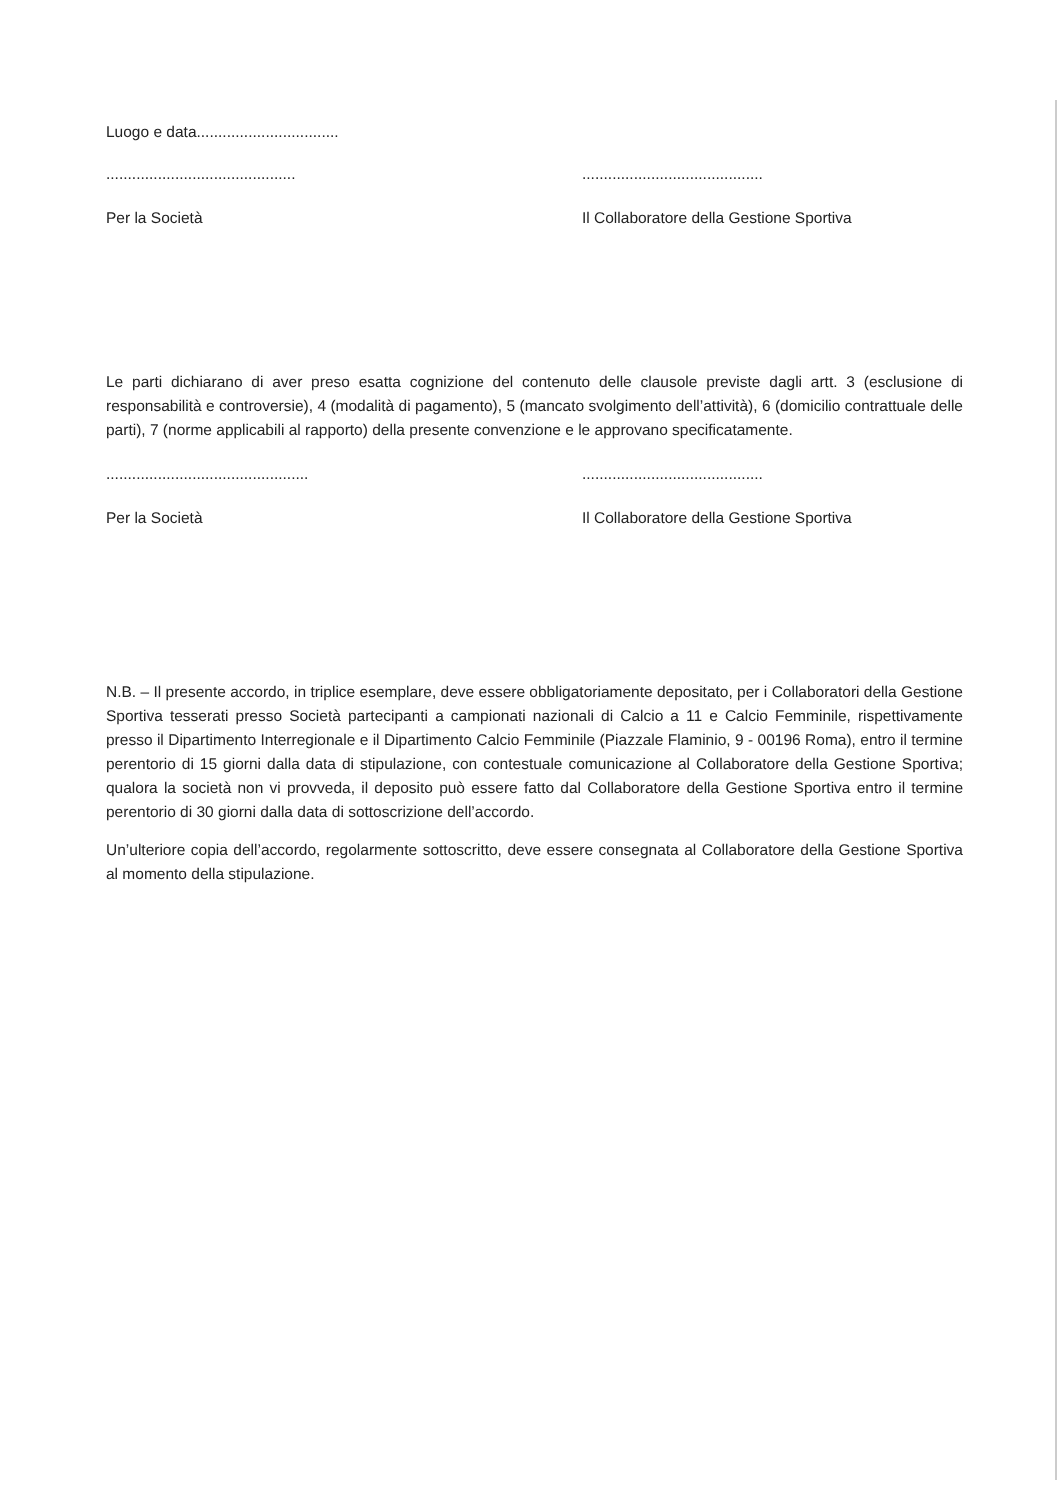Luogo e data.................................
............................................
..........................................
Per la Società Il Collaboratore della Gestione Sportiva
Le parti dichiarano di aver preso esatta cognizione del contenuto delle clausole previste dagli artt. 3 (esclusione di responsabilità e controversie), 4 (modalità di pagamento), 5 (mancato svolgimento dell’attività), 6 (domicilio contrattuale delle parti), 7 (norme applicabili al rapporto) della presente convenzione e le approvano specificatamente.
...............................................
..........................................
Per la Società Il Collaboratore della Gestione Sportiva
N.B. – Il presente accordo, in triplice esemplare, deve essere obbligatoriamente depositato, per i Collaboratori della Gestione Sportiva tesserati presso Società partecipanti a campionati nazionali di Calcio a 11 e Calcio Femminile, rispettivamente presso il Dipartimento Interregionale e il Dipartimento Calcio Femminile (Piazzale Flaminio, 9 - 00196 Roma), entro il termine perentorio di 15 giorni dalla data di stipulazione, con contestuale comunicazione al Collaboratore della Gestione Sportiva; qualora la società non vi provveda, il deposito può essere fatto dal Collaboratore della Gestione Sportiva entro il termine perentorio di 30 giorni dalla data di sottoscrizione dell’accordo.
Un’ulteriore copia dell’accordo, regolarmente sottoscritto, deve essere consegnata al Collaboratore della Gestione Sportiva al momento della stipulazione.